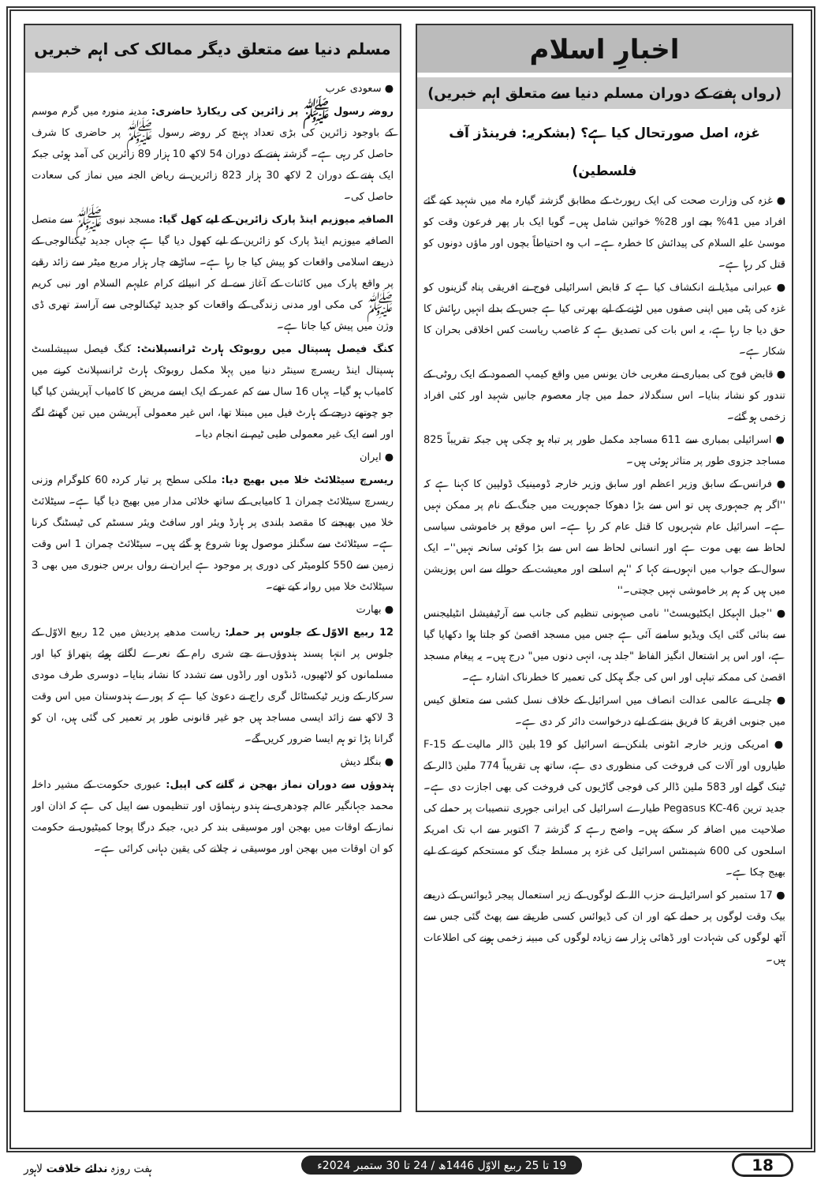اخبارِ اسلام
(رواں ہفتے کے دوران مسلم دنیا سے متعلق اہم خبریں)
غزہ، اصل صورتحال کیا ہے؟ (بشکریہ: فرینڈز آف فلسطین)
● غزہ کی وزارت صحت کی ایک رپورٹ کے مطابق گزشتہ گیارہ ماہ میں شہید کیے گئے افراد میں 41% بچے اور 28% خواتین شامل ہیں۔ گویا ایک بار پھر فرعون وقت کو موسیٰ علیہ السلام کی پیدائش کا خطرہ ہے۔ اب وہ احتیاطاً بچوں اور ماؤں دونوں کو قتل کر رہا ہے۔
● عبرانی میڈیا نے انکشاف کیا ہے کہ قابض اسرائیلی فوج نے افریقی پناہ گزینوں کو غزہ کی پٹی میں اپنی صفوں میں لڑنے کے لیے بھرتی کیا ہے جس کے بدلے انہیں رہائش کا حق دیا جا رہا ہے، یہ اس بات کی تصدیق ہے کہ غاصب ریاست کس اخلاقی بحران کا شکار ہے۔
● قابض فوج کی بمباری نے مغربی خان یونس میں واقع کیمپ الصمود کے ایک روٹی کے تندور کو نشانہ بنایا۔ اس سنگدلانہ حملہ میں چار معصوم جانیں شہید اور کئی افراد زخمی ہو گئے۔
● اسرائیلی بمباری سے 611 مساجد مکمل طور پر تباہ ہو چکی ہیں جبکہ تقریباً 825 مساجد جزوی طور پر متاثر ہوئی ہیں۔
● فرانس کے سابق وزیر اعظم اور سابق وزیر خارجہ ڈومینیک ڈولپین کا کہنا ہے کہ ''اگر ہم جمہوری ہیں تو اس سے بڑا دھوکا جمہوریت میں جنگ کے نام پر ممکن نہیں ہے۔ اسرائیل عام شہریوں کا قتل عام کر رہا ہے۔ اس موقع پر خاموشی سیاسی لحاظ سے بھی موت ہے اور انسانی لحاظ سے اس سے بڑا کوئی سانحہ نہیں''۔ ایک سوال کے جواب میں انہوں نے کہا کہ ''ہم اسلحے اور معیشت کے حوالے سے اس پوزیشن میں ہیں کہ ہم پر خاموشی نہیں جچتی۔''
● ''جبل الہیکل ایکٹیویسٹ'' نامی صیہونی تنظیم کی جانب سے آرٹیفیشل انٹیلیجنس سے بنائی گئی ایک ویڈیو سامنے آئی ہے جس میں مسجد اقصیٰ کو جلتا ہوا دکھایا گیا ہے، اور اس پر اشتعال انگیز الفاظ "جلد ہی، انہی دنوں میں" درج ہیں۔ یہ پیغام مسجد اقصیٰ کی ممکنہ تباہی اور اس کی جگہ ہیکل کی تعمیر کا خطرناک اشارہ ہے۔
● چلی نے عالمی عدالت انصاف میں اسرائیل کے خلاف نسل کشی سے متعلق کیس میں جنوبی افریقہ کا فریق بننے کے لیے درخواست دائر کر دی ہے۔
● امریکی وزیر خارجہ انٹونی بلنکن نے اسرائیل کو 19 بلین ڈالر مالیت کے F-15 طیاروں اور آلات کی فروخت کی منظوری دی ہے، ساتھ ہی تقریباً 774 ملین ڈالر کے ٹینک گولے اور 583 ملین ڈالر کی فوجی گاڑیوں کی فروخت کی بھی اجازت دی ہے۔ جدید ترین Pegasus KC-46 طیارے اسرائیل کی ایرانی جوہری تنصیبات پر حملے کی صلاحیت میں اضافہ کر سکتے ہیں۔ واضح رہے کہ گزشتہ 7 اکتوبر سے اب تک امریکہ اسلحوں کی 600 شپمنٹس اسرائیل کی غزہ پر مسلط جنگ کو مستحکم کرنے کے لیے بھیج چکا ہے۔
● 17 ستمبر کو اسرائیل نے حزب اللہ کے لوگوں کے زیر استعمال پیجر ڈیوائس کے ذریعے بیک وقت لوگوں پر حملے کیے اور ان کی ڈیوائس کسی طریقے سے پھٹ گئی جس سے آٹھ لوگوں کی شہادت اور ڈھائی ہزار سے زیادہ لوگوں کی مبینہ زخمی ہونے کی اطلاعات ہیں۔
مسلم دنیا سے متعلق دیگر ممالک کی اہم خبریں
● سعودی عرب
روضہ رسول ﷺ پر زائرین کی ریکارڈ حاضری: مدینہ منورہ میں گرم موسم کے باوجود زائرین کی بڑی تعداد پہنچ کر روضہ رسول ﷺ پر حاضری کا شرف حاصل کر رہی ہے۔ گزشتہ ہفتے کے دوران 54 لاکھ 10 ہزار 89 زائرین کی آمد ہوئی جبکہ ایک ہفتے کے دوران 2 لاکھ 30 ہزار 823 زائرین نے ریاض الجنہ میں نماز کی سعادت حاصل کی۔
الصافیہ میوزیم اینڈ پارک زائرین کے لیے کھل گیا: مسجد نبوی ﷺ سے متصل الصافیہ میوزیم اینڈ پارک کو زائرین کے لیے کھول دیا گیا ہے جہاں جدید ٹیکنالوجی کے ذریعے اسلامی واقعات کو پیش کیا جا رہا ہے۔ ساڑھے چار ہزار مربع میٹر سے زائد رقبے پر واقع پارک میں کائنات کے آغاز سے لے کر انبیائے کرام علیہم السلام اور نبی کریم ﷺ کی مکی اور مدنی زندگی کے واقعات کو جدید ٹیکنالوجی سے آراستہ تھری ڈی وژن میں پیش کیا جاتا ہے۔
کنگ فیصل ہسپتال میں روبوٹک ہارٹ ٹرانسپلانٹ: کنگ فیصل سپیشلسٹ ہسپتال اینڈ ریسرچ سینٹر دنیا میں پہلا مکمل روبوٹک ہارٹ ٹرانسپلانٹ کرنے میں کامیاب ہو گیا۔ یہاں 16 سال سے کم عمر کے ایک ایسے مریض کا کامیاب آپریشن کیا گیا جو چوتھے درجے کے ہارٹ فیل میں مبتلا تھا، اس غیر معمولی آپریشن میں تین گھنٹے لگے اور اسے ایک غیر معمولی طبی ٹیم نے انجام دیا۔
● ایران
ریسرچ سیٹلائٹ خلا میں بھیج دیا: ملکی سطح پر تیار کردہ 60 کلوگرام وزنی ریسرچ سیٹلائٹ چمران 1 کامیابی کے ساتھ خلائی مدار میں بھیج دیا گیا ہے۔ سیٹلائٹ خلا میں بھیجنے کا مقصد بلندی پر ہارڈ ویئر اور سافٹ ویئر سسٹم کی ٹیسٹنگ کرنا ہے۔ سیٹلائٹ سے سگنلز موصول ہونا شروع ہو گئے ہیں۔ سیٹلائٹ چمران 1 اس وقت زمین سے 550 کلومیٹر کی دوری پر موجود ہے ایران نے رواں برس جنوری میں بھی 3 سیٹلائٹ خلا میں روانہ کیے تھے۔
● بھارت
12 ربیع الاوّل کے جلوس پر حملہ: ریاست مدھیہ پردیش میں 12 ربیع الاوّل کے جلوس پر انتہا پسند ہندوؤں نے جے شری رام کے نعرے لگاتے ہوئے پتھراؤ کیا اور مسلمانوں کو لاٹھیوں، ڈنڈوں اور راڈوں سے تشدد کا نشانہ بنایا۔ دوسری طرف مودی سرکار کے وزیر ٹیکسٹائل گری راج نے دعویٰ کیا ہے کہ پورے ہندوستان میں اس وقت 3 لاکھ سے زائد ایسی مساجد ہیں جو غیر قانونی طور پر تعمیر کی گئی ہیں، ان کو گرانا پڑا تو ہم ایسا ضرور کریں گے۔
● بنگلہ دیش
ہندوؤں سے دوران نماز بھجن نہ گانے کی اپیل: عبوری حکومت کے مشیر داخلہ محمد جہانگیر عالم چودھری نے ہندو رہنماؤں اور تنظیموں سے اپیل کی ہے کہ اذان اور نماز کے اوقات میں بھجن اور موسیقی بند کر دیں، جبکہ درگا پوجا کمیٹیوں نے حکومت کو ان اوقات میں بھجن اور موسیقی نہ چلانے کی یقین دہانی کرائی ہے۔
18 19 تا 25 ربیع الاوّل 1446ھ / 24 تا 30 ستمبر 2024ء ہفت روزہ ندائے خلافت لاہور